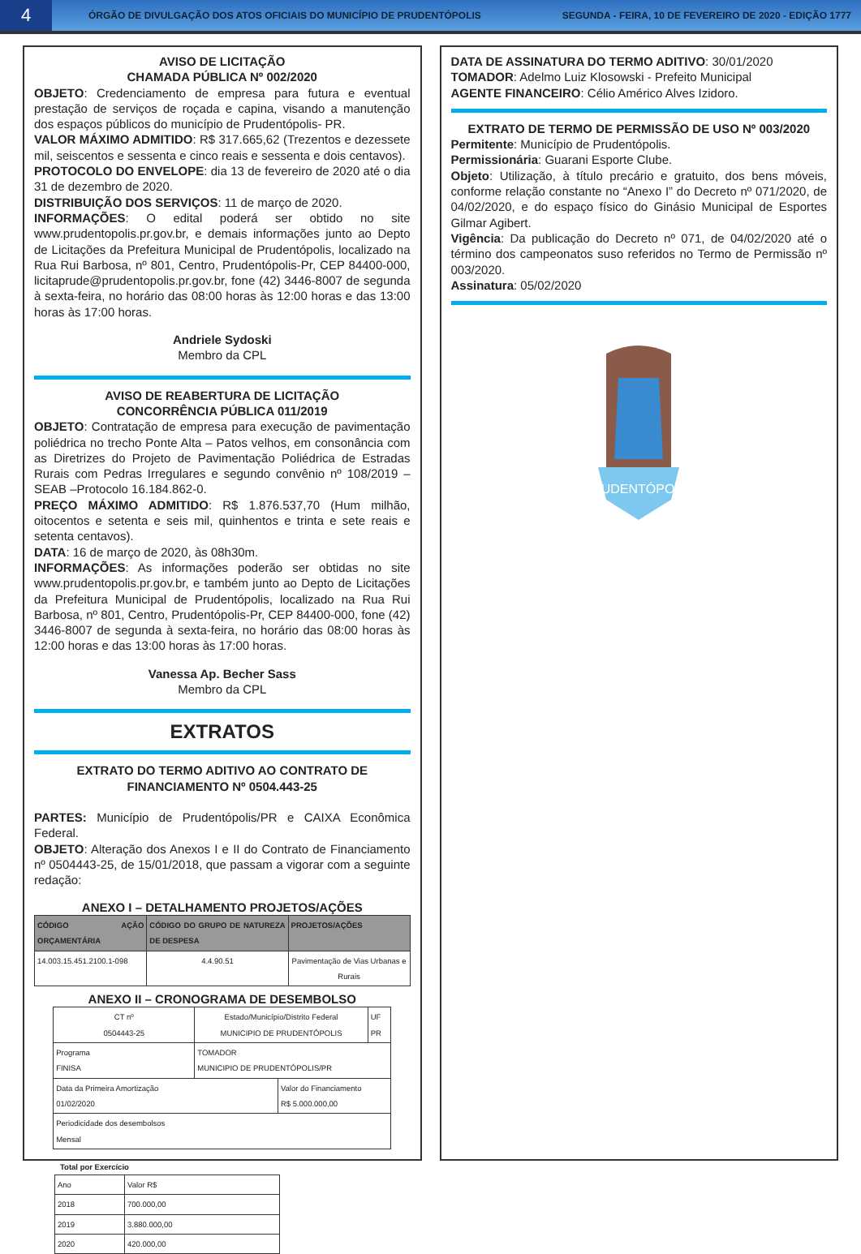4
ÓRGÃO DE DIVULGAÇÃO DOS ATOS OFICIAIS DO MUNICÍPIO DE PRUDENTÓPOLIS
SEGUNDA - FEIRA, 10 DE FEVEREIRO DE 2020 - EDIÇÃO 1777
AVISO DE LICITAÇÃO
CHAMADA PÚBLICA Nº 002/2020
OBJETO: Credenciamento de empresa para futura e eventual prestação de serviços de roçada e capina, visando a manutenção dos espaços públicos do município de Prudentópolis- PR.
VALOR MÁXIMO ADMITIDO: R$ 317.665,62 (Trezentos e dezessete mil, seiscentos e sessenta e cinco reais e sessenta e dois centavos).
PROTOCOLO DO ENVELOPE: dia 13 de fevereiro de 2020 até o dia 31 de dezembro de 2020.
DISTRIBUIÇÃO DOS SERVIÇOS: 11 de março de 2020.
INFORMAÇÕES: O edital poderá ser obtido no site www.prudentopolis.pr.gov.br, e demais informações junto ao Depto de Licitações da Prefeitura Municipal de Prudentópolis, localizado na Rua Rui Barbosa, nº 801, Centro, Prudentópolis-Pr, CEP 84400-000, licitaprude@prudentopolis.pr.gov.br, fone (42) 3446-8007 de segunda à sexta-feira, no horário das 08:00 horas às 12:00 horas e das 13:00 horas às 17:00 horas.
Andriele Sydoski
Membro da CPL
AVISO DE REABERTURA DE LICITAÇÃO
CONCORRÊNCIA PÚBLICA 011/2019
OBJETO: Contratação de empresa para execução de pavimentação poliédrica no trecho Ponte Alta – Patos velhos, em consonância com as Diretrizes do Projeto de Pavimentação Poliédrica de Estradas Rurais com Pedras Irregulares e segundo convênio nº 108/2019 – SEAB –Protocolo 16.184.862-0.
PREÇO MÁXIMO ADMITIDO: R$ 1.876.537,70 (Hum milhão, oitocentos e setenta e seis mil, quinhentos e trinta e sete reais e setenta centavos).
DATA: 16 de março de 2020, às 08h30m.
INFORMAÇÕES: As informações poderão ser obtidas no site www.prudentopolis.pr.gov.br, e também junto ao Depto de Licitações da Prefeitura Municipal de Prudentópolis, localizado na Rua Rui Barbosa, nº 801, Centro, Prudentópolis-Pr, CEP 84400-000, fone (42) 3446-8007 de segunda à sexta-feira, no horário das 08:00 horas às 12:00 horas e das 13:00 horas às 17:00 horas.
Vanessa Ap. Becher Sass
Membro da CPL
EXTRATOS
EXTRATO DO TERMO ADITIVO AO CONTRATO DE FINANCIAMENTO Nº 0504.443-25
PARTES: Município de Prudentópolis/PR e CAIXA Econômica Federal.
OBJETO: Alteração dos Anexos I e II do Contrato de Financiamento nº 0504443-25, de 15/01/2018, que passam a vigorar com a seguinte redação:
ANEXO I – DETALHAMENTO PROJETOS/AÇÕES
| CÓDIGO AÇÃO ORÇAMENTÁRIA | CÓDIGO DO GRUPO DE NATUREZA DE DESPESA | PROJETOS/AÇÕES |
| --- | --- | --- |
| 14.003.15.451.2100.1-098 | 4.4.90.51 | Pavimentação de Vias Urbanas e Rurais |
ANEXO II – CRONOGRAMA DE DESEMBOLSO
| CT nº 0504443-25 | Estado/Município/Distrito Federal MUNICIPIO DE PRUDENTÓPOLIS | | UF PR |
| Programa FINISA | TOMADOR MUNICIPIO DE PRUDENTÓPOLIS/PR | | |
| Data da Primeira Amortização 01/02/2020 | | Valor do Financiamento R$ 5.000.000,00 | |
| Periodicidade dos desembolsos Mensal | | | |
Total por Exercício
| Ano | Valor R$ |
| 2018 | 700.000,00 |
| 2019 | 3.880.000,00 |
| 2020 | 420.000,00 |
DATA DE ASSINATURA DO TERMO ADITIVO: 30/01/2020
TOMADOR: Adelmo Luiz Klosowski - Prefeito Municipal
AGENTE FINANCEIRO: Célio Américo Alves Izidoro.
EXTRATO DE TERMO DE PERMISSÃO DE USO Nº 003/2020
Permitente: Município de Prudentópolis.
Permissionária: Guarani Esporte Clube.
Objeto: Utilização, à título precário e gratuito, dos bens móveis, conforme relação constante no “Anexo I” do Decreto nº 071/2020, de 04/02/2020, e do espaço físico do Ginásio Municipal de Esportes Gilmar Agibert.
Vigência: Da publicação do Decreto nº 071, de 04/02/2020 até o término dos campeonatos suso referidos no Termo de Permissão nº 003/2020.
Assinatura: 05/02/2020
PRUDENTÓPOLIS